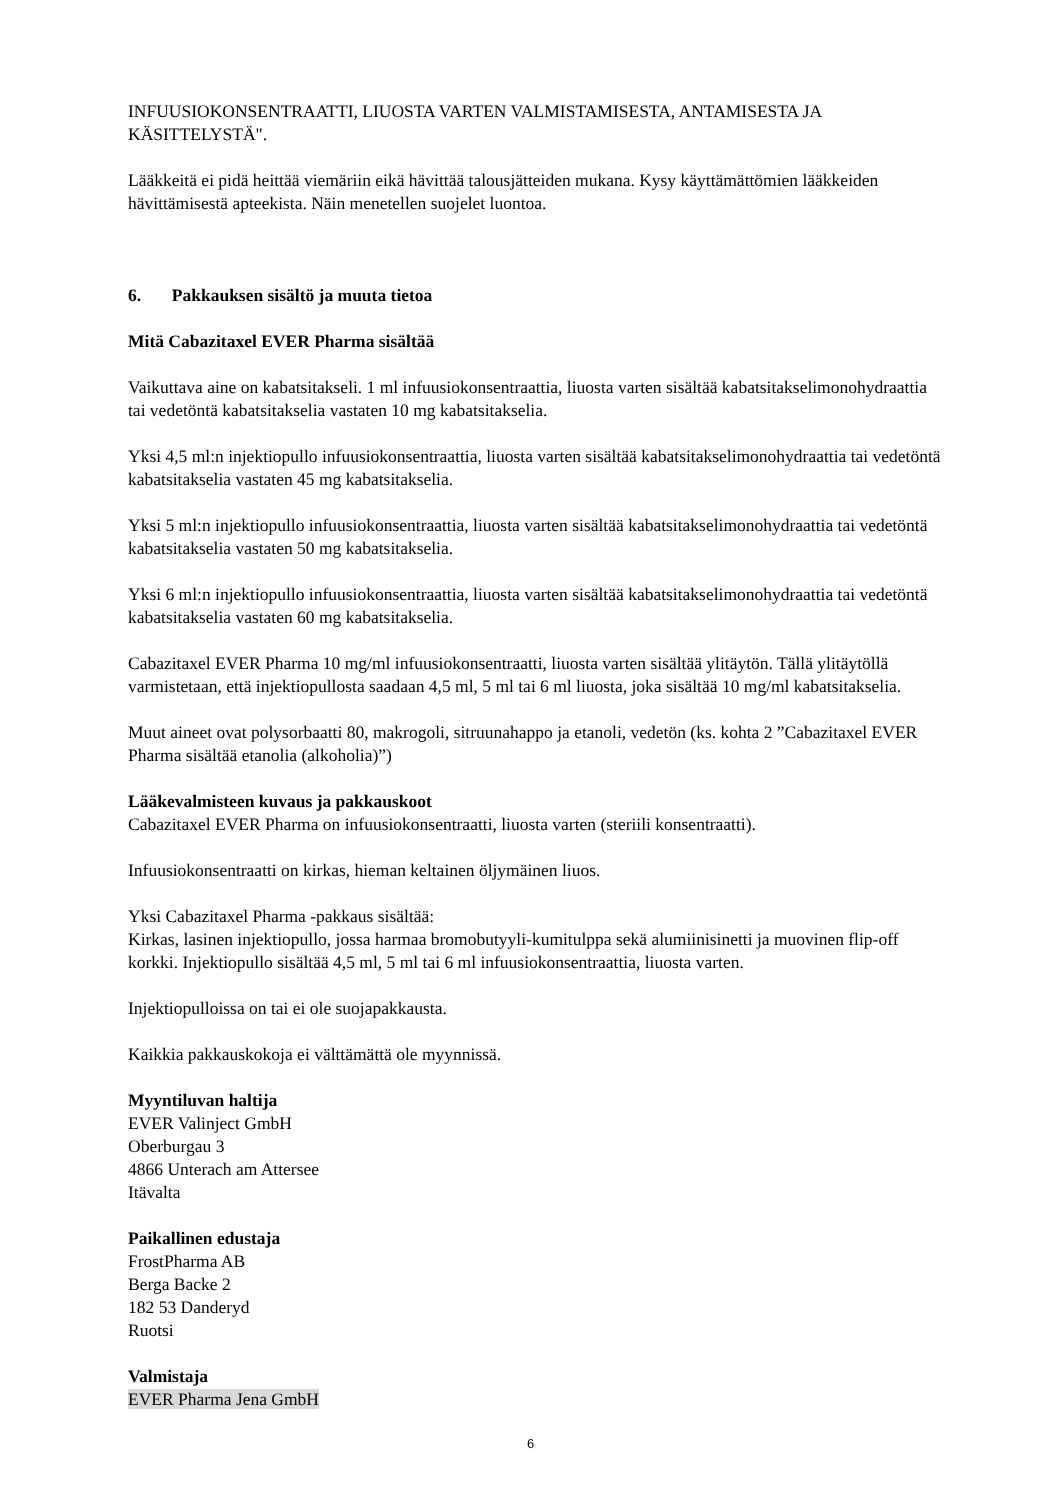INFUUSIOKONSENTRAATTI, LIUOSTA VARTEN VALMISTAMISESTA, ANTAMISESTA JA KÄSITTELYSTÄ".
Lääkkeitä ei pidä heittää viemäriin eikä hävittää talousjätteiden mukana. Kysy käyttämättömien lääkkeiden hävittämisestä apteekista. Näin menetellen suojelet luontoa.
6. Pakkauksen sisältö ja muuta tietoa
Mitä Cabazitaxel EVER Pharma sisältää
Vaikuttava aine on kabatsitakseli. 1 ml infuusiokonsentraattia, liuosta varten sisältää kabatsitakselimonohydraattia tai vedetöntä kabatsitakselia vastaten 10 mg kabatsitakselia.
Yksi 4,5 ml:n injektiopullo infuusiokonsentraattia, liuosta varten sisältää kabatsitakselimonohydraattia tai vedetöntä kabatsitakselia vastaten 45 mg kabatsitakselia.
Yksi 5 ml:n injektiopullo infuusiokonsentraattia, liuosta varten sisältää kabatsitakselimonohydraattia tai vedetöntä kabatsitakselia vastaten 50 mg kabatsitakselia.
Yksi 6 ml:n injektiopullo infuusiokonsentraattia, liuosta varten sisältää kabatsitakselimonohydraattia tai vedetöntä kabatsitakselia vastaten 60 mg kabatsitakselia.
Cabazitaxel EVER Pharma 10 mg/ml infuusiokonsentraatti, liuosta varten sisältää ylitäytön. Tällä ylitäytöllä varmistetaan, että injektiopullosta saadaan 4,5 ml, 5 ml tai 6 ml liuosta, joka sisältää 10 mg/ml kabatsitakselia.
Muut aineet ovat polysorbaatti 80, makrogoli, sitruunahappo ja etanoli, vedetön (ks. kohta 2 ”Cabazitaxel EVER Pharma sisältää etanolia (alkoholia)”)
Lääkevalmisteen kuvaus ja pakkauskoot
Cabazitaxel EVER Pharma on infuusiokonsentraatti, liuosta varten (steriili konsentraatti).
Infuusiokonsentraatti on kirkas, hieman keltainen öljymäinen liuos.
Yksi Cabazitaxel Pharma -pakkaus sisältää:
Kirkas, lasinen injektiopullo, jossa harmaa bromobutyyli-kumitulppa sekä alumiinisinetti ja muovinen flip-off korkki. Injektiopullo sisältää 4,5 ml, 5 ml tai 6 ml infuusiokonsentraattia, liuosta varten.
Injektiopulloissa on tai ei ole suojapakkausta.
Kaikkia pakkauskokoja ei välttämättä ole myynnissä.
Myyntiluvan haltija
EVER Valinject GmbH
Oberburgau 3
4866 Unterach am Attersee
Itävalta
Paikallinen edustaja
FrostPharma AB
Berga Backe 2
182 53 Danderyd
Ruotsi
Valmistaja
EVER Pharma Jena GmbH
6